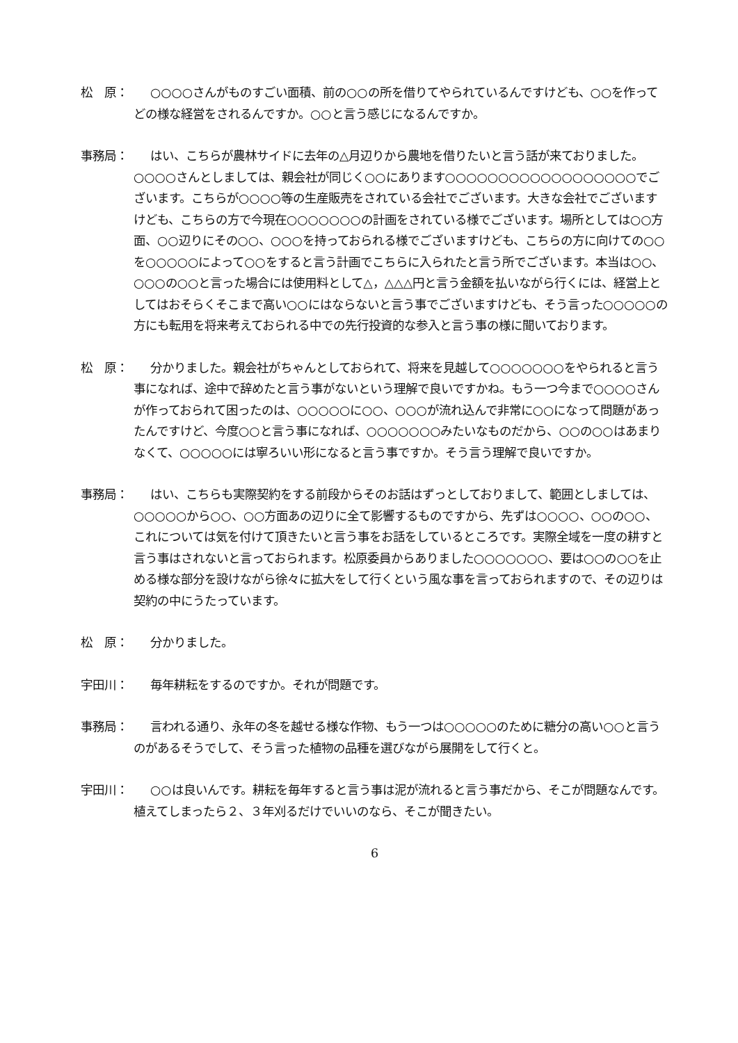松　原： ○○○○さんがものすごい面積、前の○○の所を借りてやられているんですけども、○○を作ってどの様な経営をされるんですか。○○と言う感じになるんですか。
事務局： はい、こちらが農林サイドに去年の△月辺りから農地を借りたいと言う話が来ておりました。○○○○さんとしましては、親会社が同じく○○にあります○○○○○○○○○○○○○○○○○○でございます。こちらが○○○○等の生産販売をされている会社でございます。大きな会社でございますけども、こちらの方で今現在○○○○○○○の計画をされている様でございます。場所としては○○方面、○○辺りにその○○、○○○を持っておられる様でございますけども、こちらの方に向けての○○を○○○○○によって○○をすると言う計画でこちらに入られたと言う所でございます。本当は○○、○○○の○○と言った場合には使用料として△，△△△円と言う金額を払いながら行くには、経営上としてはおそらくそこまで高い○○にはならないと言う事でございますけども、そう言った○○○○○の方にも転用を将来考えておられる中での先行投資的な参入と言う事の様に聞いております。
松　原： 分かりました。親会社がちゃんとしておられて、将来を見越して○○○○○○○をやられると言う事になれば、途中で辞めたと言う事がないという理解で良いですかね。もう一つ今まで○○○○さんが作っておられて困ったのは、○○○○○に○○、○○○が流れ込んで非常に○○になって問題があったんですけど、今度○○と言う事になれば、○○○○○○○みたいなものだから、○○の○○はあまりなくて、○○○○○には寧ろいい形になると言う事ですか。そう言う理解で良いですか。
事務局： はい、こちらも実際契約をする前段からそのお話はずっとしておりまして、範囲としましては、○○○○○から○○、○○方面あの辺りに全て影響するものですから、先ずは○○○○、○○の○○、これについては気を付けて頂きたいと言う事をお話をしているところです。実際全域を一度の耕すと言う事はされないと言っておられます。松原委員からありました○○○○○○○、要は○○の○○を止める様な部分を設けながら徐々に拡大をして行くという風な事を言っておられますので、その辺りは契約の中にうたっています。
松　原： 分かりました。
宇田川： 毎年耕耘をするのですか。それが問題です。
事務局： 言われる通り、永年の冬を越せる様な作物、もう一つは○○○○○のために糖分の高い○○と言うのがあるそうでして、そう言った植物の品種を選びながら展開をして行くと。
宇田川： ○○は良いんです。耕耘を毎年すると言う事は泥が流れると言う事だから、そこが問題なんです。植えてしまったら２、３年刈るだけでいいのなら、そこが聞きたい。
6